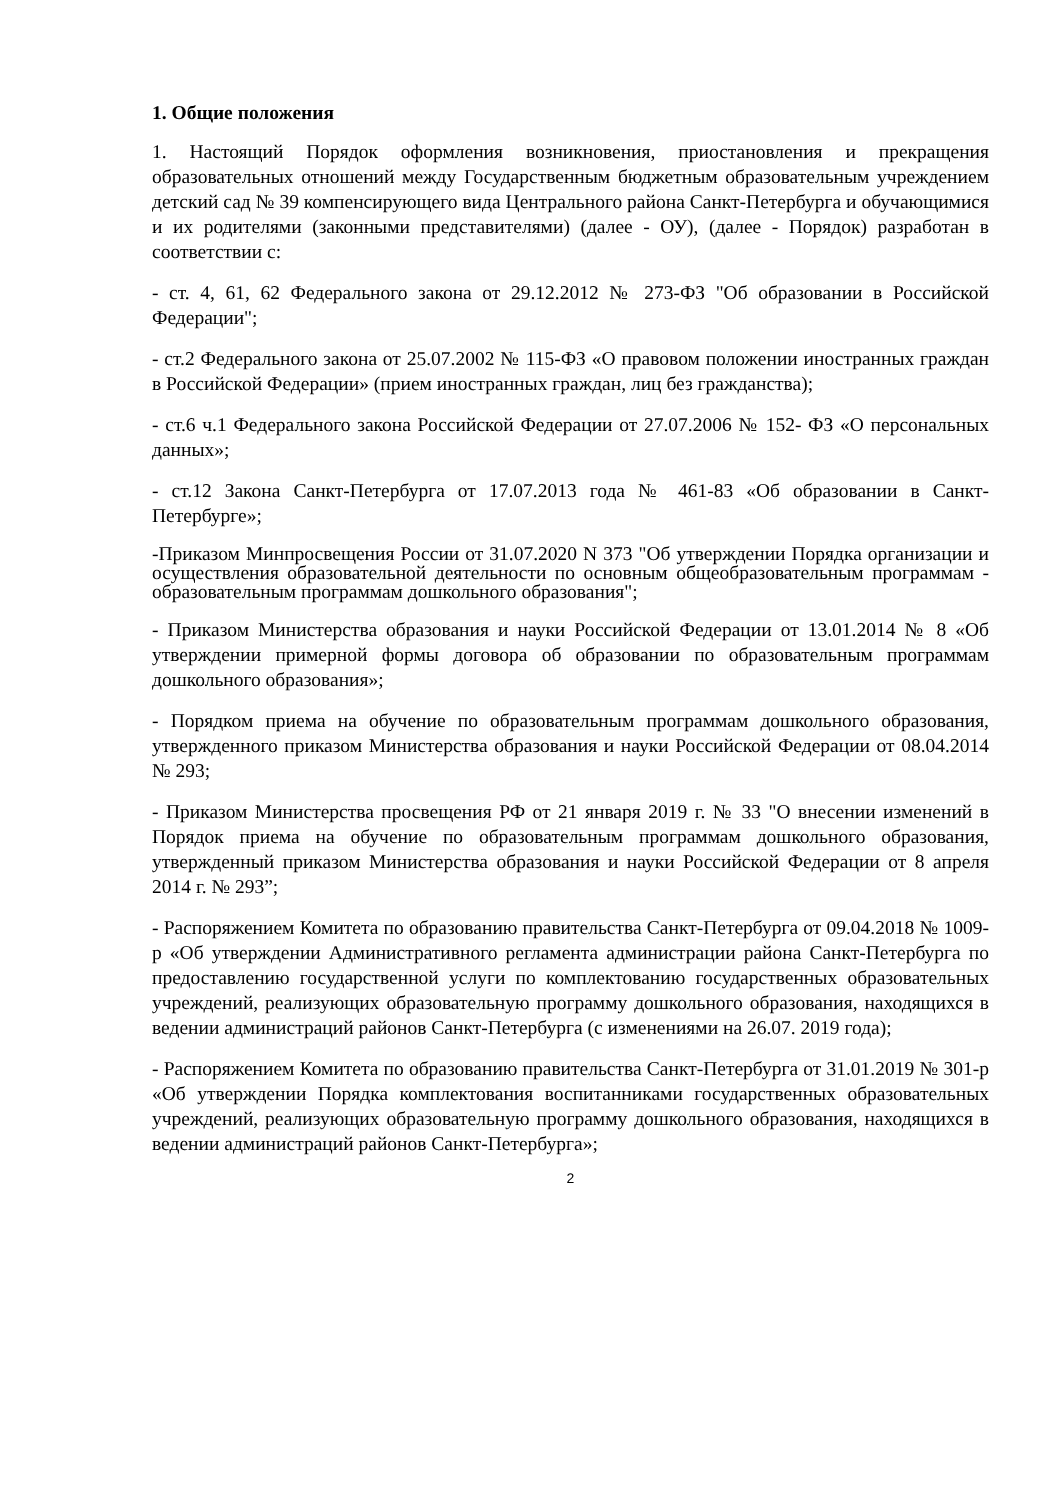1. Общие положения
1. Настоящий Порядок оформления возникновения, приостановления и прекращения образовательных отношений между Государственным бюджетным образовательным учреждением детский сад № 39 компенсирующего вида Центрального района Санкт-Петербурга и обучающимися и их родителями (законными представителями) (далее - ОУ), (далее - Порядок) разработан в соответствии с:
- ст. 4, 61, 62 Федерального закона от 29.12.2012 № 273-ФЗ "Об образовании в Российской Федерации";
- ст.2 Федерального закона от 25.07.2002 № 115-ФЗ «О правовом положении иностранных граждан в Российской Федерации» (прием иностранных граждан, лиц без гражданства);
- ст.6 ч.1 Федерального закона Российской Федерации от 27.07.2006 № 152- ФЗ «О персональных данных»;
- ст.12 Закона Санкт-Петербурга от 17.07.2013 года № 461-83 «Об образовании в Санкт-Петербурге»;
-Приказом Минпросвещения России от 31.07.2020 N 373 "Об утверждении Порядка организации и осуществления образовательной деятельности по основным общеобразовательным программам - образовательным программам дошкольного образования";
- Приказом Министерства образования и науки Российской Федерации от 13.01.2014 № 8 «Об утверждении примерной формы договора об образовании по образовательным программам дошкольного образования»;
- Порядком приема на обучение по образовательным программам дошкольного образования, утвержденного приказом Министерства образования и науки Российской Федерации от 08.04.2014 № 293;
- Приказом Министерства просвещения РФ от 21 января 2019 г. № 33 "О внесении изменений в Порядок приема на обучение по образовательным программам дошкольного образования, утвержденный приказом Министерства образования и науки Российской Федерации от 8 апреля 2014 г. № 293”;
- Распоряжением Комитета по образованию правительства Санкт-Петербурга от 09.04.2018 № 1009-р «Об утверждении Административного регламента администрации района Санкт-Петербурга по предоставлению государственной услуги по комплектованию государственных образовательных учреждений, реализующих образовательную программу дошкольного образования, находящихся в ведении администраций районов Санкт-Петербурга (с изменениями на 26.07. 2019 года);
- Распоряжением Комитета по образованию правительства Санкт-Петербурга от 31.01.2019 № 301-р «Об утверждении Порядка комплектования воспитанниками государственных образовательных учреждений, реализующих образовательную программу дошкольного образования, находящихся в ведении администраций районов Санкт-Петербурга»;
2